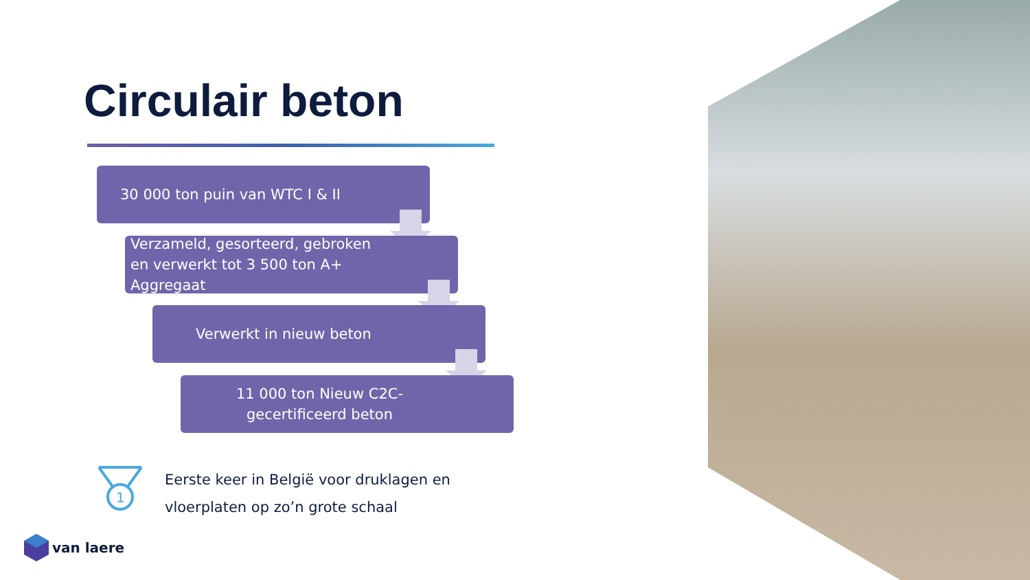Circulair beton
30 000 ton puin van WTC I & II
Verzameld, gesorteerd, gebroken
en verwerkt tot 3 500 ton A+
Aggregaat
Verwerkt in nieuw beton
11 000 ton Nieuw C2C-
gecertificeerd beton
1
Eerste keer in België voor druklagen en
vloerplaten op zo’n grote schaal
van laere